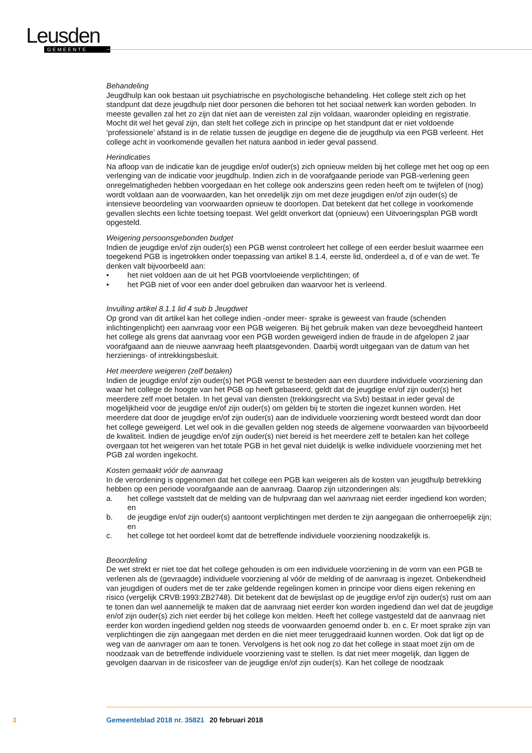Leusden
GEMEENTE
Behandeling
Jeugdhulp kan ook bestaan uit psychiatrische en psychologische behandeling. Het college stelt zich op het standpunt dat deze jeugdhulp niet door personen die behoren tot het sociaal netwerk kan worden geboden. In meeste gevallen zal het zo zijn dat niet aan de vereisten zal zijn voldaan, waaronder opleiding en registratie. Mocht dit wel het geval zijn, dan stelt het college zich in principe op het standpunt dat er niet voldoende ‘professionele’ afstand is in de relatie tussen de jeugdige en degene die de jeugdhulp via een PGB verleent. Het college acht in voorkomende gevallen het natura aanbod in ieder geval passend.
Herindicaties
Na afloop van de indicatie kan de jeugdige en/of ouder(s) zich opnieuw melden bij het college met het oog op een verlenging van de indicatie voor jeugdhulp. Indien zich in de voorafgaande periode van PGB-verlening geen onregelmatigheden hebben voorgedaan en het college ook anderszins geen reden heeft om te twijfelen of (nog) wordt voldaan aan de voorwaarden, kan het onredelijk zijn om met deze jeugdigen en/of zijn ouder(s) de intensieve beoordeling van voorwaarden opnieuw te doorlopen. Dat betekent dat het college in voorkomende gevallen slechts een lichte toetsing toepast. Wel geldt onverkort dat (opnieuw) een Uitvoeringsplan PGB wordt opgesteld.
Weigering persoonsgebonden budget
Indien de jeugdige en/of zijn ouder(s) een PGB wenst controleert het college of een eerder besluit waarmee een toegekend PGB is ingetrokken onder toepassing van artikel 8.1.4, eerste lid, onderdeel a, d of e van de wet. Te denken valt bijvoorbeeld aan:
• het niet voldoen aan de uit het PGB voortvloeiende verplichtingen; of
• het PGB niet of voor een ander doel gebruiken dan waarvoor het is verleend.
Invulling artikel 8.1.1 lid 4 sub b Jeugdwet
Op grond van dit artikel kan het college indien -onder meer- sprake is geweest van fraude (schenden inlichtingenplicht) een aanvraag voor een PGB weigeren. Bij het gebruik maken van deze bevoegdheid hanteert het college als grens dat aanvraag voor een PGB worden geweigerd indien de fraude in de afgelopen 2 jaar voorafgaand aan de nieuwe aanvraag heeft plaatsgevonden. Daarbij wordt uitgegaan van de datum van het herzienings- of intrekkingsbesluit.
Het meerdere weigeren (zelf betalen)
Indien de jeugdige en/of zijn ouder(s) het PGB wenst te besteden aan een duurdere individuele voorziening dan waar het college de hoogte van het PGB op heeft gebaseerd, geldt dat de jeugdige en/of zijn ouder(s) het meerdere zelf moet betalen. In het geval van diensten (trekkingsrecht via Svb) bestaat in ieder geval de mogelijkheid voor de jeugdige en/of zijn ouder(s) om gelden bij te storten die ingezet kunnen worden. Het meerdere dat door de jeugdige en/of zijn ouder(s) aan de individuele voorziening wordt besteed wordt dan door het college geweigerd. Let wel ook in die gevallen gelden nog steeds de algemene voorwaarden van bijvoorbeeld de kwaliteit. Indien de jeugdige en/of zijn ouder(s) niet bereid is het meerdere zelf te betalen kan het college overgaan tot het weigeren van het totale PGB in het geval niet duidelijk is welke individuele voorziening met het PGB zal worden ingekocht.
Kosten gemaakt vóór de aanvraag
In de verordening is opgenomen dat het college een PGB kan weigeren als de kosten van jeugdhulp betrekking hebben op een periode voorafgaande aan de aanvraag. Daarop zijn uitzonderingen als:
a. het college vaststelt dat de melding van de hulpvraag dan wel aanvraag niet eerder ingediend kon worden; en
b. de jeugdige en/of zijn ouder(s) aantoont verplichtingen met derden te zijn aangegaan die onherroepelijk zijn; en
c. het college tot het oordeel komt dat de betreffende individuele voorziening noodzakelijk is.
Beoordeling
De wet strekt er niet toe dat het college gehouden is om een individuele voorziening in de vorm van een PGB te verlenen als de (gevraagde) individuele voorziening al vóór de melding of de aanvraag is ingezet. Onbekendheid van jeugdigen of ouders met de ter zake geldende regelingen komen in principe voor diens eigen rekening en risico (vergelijk CRVB:1993:ZB2748). Dit betekent dat de bewijslast op de jeugdige en/of zijn ouder(s) rust om aan te tonen dan wel aannemelijk te maken dat de aanvraag niet eerder kon worden ingediend dan wel dat de jeugdige en/of zijn ouder(s) zich niet eerder bij het college kon melden. Heeft het college vastgesteld dat de aanvraag niet eerder kon worden ingediend gelden nog steeds de voorwaarden genoemd onder b. en c. Er moet sprake zijn van verplichtingen die zijn aangegaan met derden en die niet meer teruggedraaid kunnen worden. Ook dat ligt op de weg van de aanvrager om aan te tonen. Vervolgens is het ook nog zo dat het college in staat moet zijn om de noodzaak van de betreffende individuele voorziening vast te stellen. Is dat niet meer mogelijk, dan liggen de gevolgen daarvan in de risicosfeer van de jeugdige en/of zijn ouder(s). Kan het college de noodzaak
3 Gemeenteblad 2018 nr. 35821 20 februari 2018